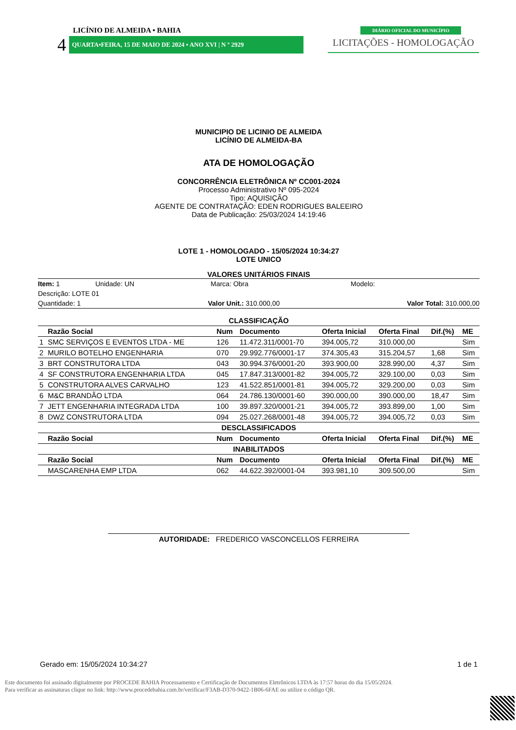LICÍNIO DE ALMEIDA • BAHIA
DIÁRIO OFICIAL DO MUNICÍPIO
4
QUARTA•FEIRA, 15 DE MAIO DE 2024 • ANO XVI | N º 2929
LICITAÇÕES - HOMOLOGAÇÃO
MUNICIPIO DE LICINIO DE ALMEIDA
LICÍNIO DE ALMEIDA-BA
ATA DE HOMOLOGAÇÃO
CONCORRÊNCIA ELETRÔNICA Nº CC001-2024
Processo Administrativo Nº 095-2024
Tipo: AQUISIÇÃO
AGENTE DE CONTRATAÇÃO: EDEN RODRIGUES BALEEIRO
Data de Publicação: 25/03/2024 14:19:46
LOTE 1 - HOMOLOGADO - 15/05/2024 10:34:27
LOTE UNICO
VALORES UNITÁRIOS FINAIS
Item: 1 Unidade: UN Marca: Obra Modelo:
Descrição: LOTE 01
Quantidade: 1 Valor Unit.: 310.000,00 Valor Total: 310.000,00
CLASSIFICAÇÃO
| | Razão Social | Num | Documento | Oferta Inicial | Oferta Final | Dif.(%) | ME |
| --- | --- | --- | --- | --- | --- | --- | --- |
| 1 | SMC SERVIÇOS E EVENTOS LTDA - ME | 126 | 11.472.311/0001-70 | 394.005,72 | 310.000,00 | | Sim |
| 2 | MURILO BOTELHO ENGENHARIA | 070 | 29.992.776/0001-17 | 374.305,43 | 315.204,57 | 1,68 | Sim |
| 3 | BRT CONSTRUTORA LTDA | 043 | 30.994.376/0001-20 | 393.900,00 | 328.990,00 | 4,37 | Sim |
| 4 | SF CONSTRUTORA ENGENHARIA LTDA | 045 | 17.847.313/0001-82 | 394.005,72 | 329.100,00 | 0,03 | Sim |
| 5 | CONSTRUTORA ALVES CARVALHO | 123 | 41.522.851/0001-81 | 394.005,72 | 329.200,00 | 0,03 | Sim |
| 6 | M&C BRANDÃO LTDA | 064 | 24.786.130/0001-60 | 390.000,00 | 390.000,00 | 18,47 | Sim |
| 7 | JETT ENGENHARIA INTEGRADA LTDA | 100 | 39.897.320/0001-21 | 394.005,72 | 393.899,00 | 1,00 | Sim |
| 8 | DWZ CONSTRUTORA LTDA | 094 | 25.027.268/0001-48 | 394.005,72 | 394.005,72 | 0,03 | Sim |
| DESCLASSIFICADOS | | | | | | | |
| | Razão Social | Num | Documento | Oferta Inicial | Oferta Final | Dif.(%) | ME |
| INABILITADOS | | | | | | | |
| | Razão Social | Num | Documento | Oferta Inicial | Oferta Final | Dif.(%) | ME |
| | MASCARENHA EMP LTDA | 062 | 44.622.392/0001-04 | 393.981,10 | 309.500,00 | | Sim |
AUTORIDADE: FREDERICO VASCONCELLOS FERREIRA
Gerado em: 15/05/2024 10:34:27 1 de 1
Este documento foi assinado digitalmente por PROCEDE BAHIA Processamento e Certificação de Documentos Eletrônicos LTDA às 17:57 horas do dia 15/05/2024.
Para verificar as assinaturas clique no link: http://www.procedebahia.com.br/verificar/F3AB-D370-9422-1B06-6FAE ou utilize o código QR.